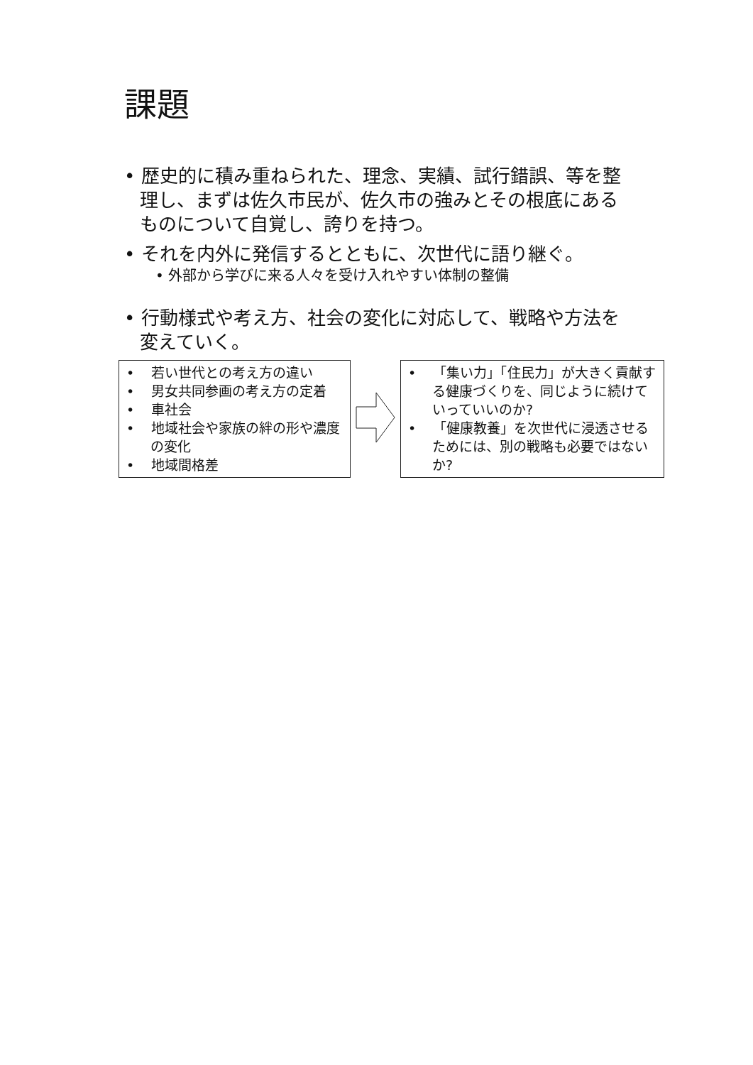課題
• 歴史的に積み重ねられた、理念、実績、試行錯誤、等を整理し、まずは佐久市民が、佐久市の強みとその根底にあるものについて自覚し、誇りを持つ。
• それを内外に発信するとともに、次世代に語り継ぐ。
• 外部から学びに来る人々を受け入れやすい体制の整備
• 行動様式や考え方、社会の変化に対応して、戦略や方法を変えていく。
• 若い世代との考え方の違い
• 男女共同参画の考え方の定着
• 車社会
• 地域社会や家族の絆の形や濃度の変化
• 地域間格差
• 「集い力」「住民力」が大きく貢献する健康づくりを、同じように続けていっていいのか?
• 「健康教養」を次世代に浸透させるためには、別の戦略も必要ではないか?